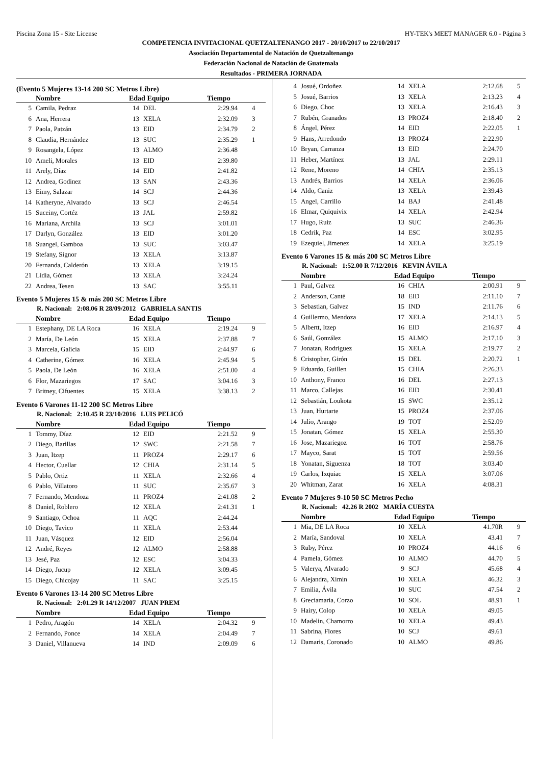Piscina Zona 15 - Site License HY-TEK's MEET MANAGER 6.0 - Página 3
COMPETENCIA INVITACIONAL QUETZALTENANGO 2017 - 20/10/2017 to 22/10/2017
Asociación Departamental de Natación de Quetzaltenango
Federación Nacional de Natación de Guatemala
Resultados - PRIMERA JORNADA
(Evento 5 Mujeres 13-14 200 SC Metros Libre)
| | Nombre | Edad Equipo | | Tiempo | |
| --- | --- | --- | --- | --- | --- |
| 5 | Camila, Pedraz | 14 | DEL | 2:29.94 | 4 |
| 6 | Ana, Herrera | 13 | XELA | 2:32.09 | 3 |
| 7 | Paola, Patzán | 13 | EID | 2:34.79 | 2 |
| 8 | Claudia, Hernández | 13 | SUC | 2:35.29 | 1 |
| 9 | Rosangela, López | 13 | ALMO | 2:36.48 | |
| 10 | Ameli, Morales | 13 | EID | 2:39.80 | |
| 11 | Arely, Díaz | 14 | EID | 2:41.82 | |
| 12 | Andrea, Godinez | 13 | SAN | 2:43.36 | |
| 13 | Eimy, Salazar | 14 | SCJ | 2:44.36 | |
| 14 | Katheryne, Alvarado | 13 | SCJ | 2:46.54 | |
| 15 | Suceiny, Cortéz | 13 | JAL | 2:59.82 | |
| 16 | Mariana, Archila | 13 | SCJ | 3:01.01 | |
| 17 | Darlyn, González | 13 | EID | 3:01.20 | |
| 18 | Suangel, Gamboa | 13 | SUC | 3:03.47 | |
| 19 | Stefany, Signor | 13 | XELA | 3:13.87 | |
| 20 | Fernanda, Calderón | 13 | XELA | 3:19.15 | |
| 21 | Lidia, Gómez | 13 | XELA | 3:24.24 | |
| 22 | Andrea, Tesen | 13 | SAC | 3:55.11 | |
Evento 5 Mujeres 15 & más 200 SC Metros Libre
R. Nacional: 2:08.06 R 28/09/2012 GABRIELA SANTIS
| | Nombre | Edad Equipo | | Tiempo | |
| --- | --- | --- | --- | --- | --- |
| 1 | Estephany, DE LA Roca | 16 | XELA | 2:19.24 | 9 |
| 2 | María, De León | 15 | XELA | 2:37.88 | 7 |
| 3 | Marcela, Galícia | 15 | EID | 2:44.97 | 6 |
| 4 | Catherine, Gómez | 16 | XELA | 2:45.94 | 5 |
| 5 | Paola, De León | 16 | XELA | 2:51.00 | 4 |
| 6 | Flor, Mazariegos | 17 | SAC | 3:04.16 | 3 |
| 7 | Britney, Cifuentes | 15 | XELA | 3:38.13 | 2 |
Evento 6 Varones 11-12 200 SC Metros Libre
R. Nacional: 2:10.45 R 23/10/2016 LUIS PELICÓ
| | Nombre | Edad Equipo | | Tiempo | |
| --- | --- | --- | --- | --- | --- |
| 1 | Tommy, Díaz | 12 | EID | 2:21.52 | 9 |
| 2 | Diego, Barillas | 12 | SWC | 2:21.58 | 7 |
| 3 | Juan, Itzep | 11 | PROZ4 | 2:29.17 | 6 |
| 4 | Hector, Cuellar | 12 | CHIA | 2:31.14 | 5 |
| 5 | Pablo, Ortiz | 11 | XELA | 2:32.66 | 4 |
| 6 | Pablo, Villatoro | 11 | SUC | 2:35.67 | 3 |
| 7 | Fernando, Mendoza | 11 | PROZ4 | 2:41.08 | 2 |
| 8 | Daniel, Roblero | 12 | XELA | 2:41.31 | 1 |
| 9 | Santiago, Ochoa | 11 | AQC | 2:44.24 | |
| 10 | Diego, Tavico | 11 | XELA | 2:53.44 | |
| 11 | Juan, Vásquez | 12 | EID | 2:56.04 | |
| 12 | André, Reyes | 12 | ALMO | 2:58.88 | |
| 13 | Jesé, Paz | 12 | ESC | 3:04.33 | |
| 14 | Diego, Jucup | 12 | XELA | 3:09.45 | |
| 15 | Diego, Chicojay | 11 | SAC | 3:25.15 | |
Evento 6 Varones 13-14 200 SC Metros Libre
R. Nacional: 2:01.29 R 14/12/2007 JUAN PREM
| | Nombre | Edad Equipo | | Tiempo | |
| --- | --- | --- | --- | --- | --- |
| 1 | Pedro, Aragón | 14 | XELA | 2:04.32 | 9 |
| 2 | Fernando, Ponce | 14 | XELA | 2:04.49 | 7 |
| 3 | Daniel, Villanueva | 14 | IND | 2:09.09 | 6 |
| 4 | Josué, Ordoñez | 14 | XELA | 2:12.68 | 5 |
| 5 | Josué, Barrios | 13 | XELA | 2:13.23 | 4 |
| 6 | Diego, Choc | 13 | XELA | 2:16.43 | 3 |
| 7 | Rubén, Granados | 13 | PROZ4 | 2:18.40 | 2 |
| 8 | Ángel, Pérez | 14 | EID | 2:22.05 | 1 |
| 9 | Hans, Arredondo | 13 | PROZ4 | 2:22.90 | |
| 10 | Bryan, Carranza | 13 | EID | 2:24.70 | |
| 11 | Heber, Martínez | 13 | JAL | 2:29.11 | |
| 12 | Rene, Moreno | 14 | CHIA | 2:35.13 | |
| 13 | Andrés, Barrios | 14 | XELA | 2:36.06 | |
| 14 | Aldo, Caniz | 13 | XELA | 2:39.43 | |
| 15 | Angel, Carrillo | 14 | BAJ | 2:41.48 | |
| 16 | Elmar, Quiquivix | 14 | XELA | 2:42.94 | |
| 17 | Hugo, Ruiz | 13 | SUC | 2:46.36 | |
| 18 | Cedrik, Paz | 14 | ESC | 3:02.95 | |
| 19 | Ezequiel, Jimenez | 14 | XELA | 3:25.19 | |
Evento 6 Varones 15 & más 200 SC Metros Libre
R. Nacional: 1:52.00 R 7/12/2016 KEVIN ÁVILA
| | Nombre | Edad Equipo | | Tiempo | |
| --- | --- | --- | --- | --- | --- |
| 1 | Paul, Galvez | 16 | CHIA | 2:00.91 | 9 |
| 2 | Anderson, Canté | 18 | EID | 2:11.10 | 7 |
| 3 | Sebastian, Galvez | 15 | IND | 2:11.76 | 6 |
| 4 | Guillermo, Mendoza | 17 | XELA | 2:14.13 | 5 |
| 5 | Albertt, Itzep | 16 | EID | 2:16.97 | 4 |
| 6 | Saúl, González | 15 | ALMO | 2:17.10 | 3 |
| 7 | Jonatan, Rodríguez | 15 | XELA | 2:19.77 | 2 |
| 8 | Cristopher, Girón | 15 | DEL | 2:20.72 | 1 |
| 9 | Eduardo, Guillen | 15 | CHIA | 2:26.33 | |
| 10 | Anthony, Franco | 16 | DEL | 2:27.13 | |
| 11 | Marco, Callejas | 16 | EID | 2:30.41 | |
| 12 | Sebastián, Loukota | 15 | SWC | 2:35.12 | |
| 13 | Juan, Hurtarte | 15 | PROZ4 | 2:37.06 | |
| 14 | Julio, Arango | 19 | TOT | 2:52.09 | |
| 15 | Jonatan, Gómez | 15 | XELA | 2:55.30 | |
| 16 | Jose, Mazariegoz | 16 | TOT | 2:58.76 | |
| 17 | Mayco, Sarat | 15 | TOT | 2:59.56 | |
| 18 | Yonatan, Siguenza | 18 | TOT | 3:03.40 | |
| 19 | Carlos, Ixquiac | 15 | XELA | 3:07.06 | |
| 20 | Whitman, Zarat | 16 | XELA | 4:08.31 | |
Evento 7 Mujeres 9-10 50 SC Metros Pecho
R. Nacional: 42.26 R 2002 MARÍA CUESTA
| | Nombre | Edad Equipo | | Tiempo | |
| --- | --- | --- | --- | --- | --- |
| 1 | Mia, DE LA Roca | 10 | XELA | 41.70R | 9 |
| 2 | María, Sandoval | 10 | XELA | 43.41 | 7 |
| 3 | Ruby, Pérez | 10 | PROZ4 | 44.16 | 6 |
| 4 | Pamela, Gómez | 10 | ALMO | 44.70 | 5 |
| 5 | Valerya, Alvarado | 9 | SCJ | 45.68 | 4 |
| 6 | Alejandra, Ximin | 10 | XELA | 46.32 | 3 |
| 7 | Emilia, Ávila | 10 | SUC | 47.54 | 2 |
| 8 | Greciamaria, Corzo | 10 | SOL | 48.91 | 1 |
| 9 | Hairy, Colop | 10 | XELA | 49.05 | |
| 10 | Madelin, Chamorro | 10 | XELA | 49.43 | |
| 11 | Sabrina, Flores | 10 | SCJ | 49.61 | |
| 12 | Damaris, Coronado | 10 | ALMO | 49.86 | |